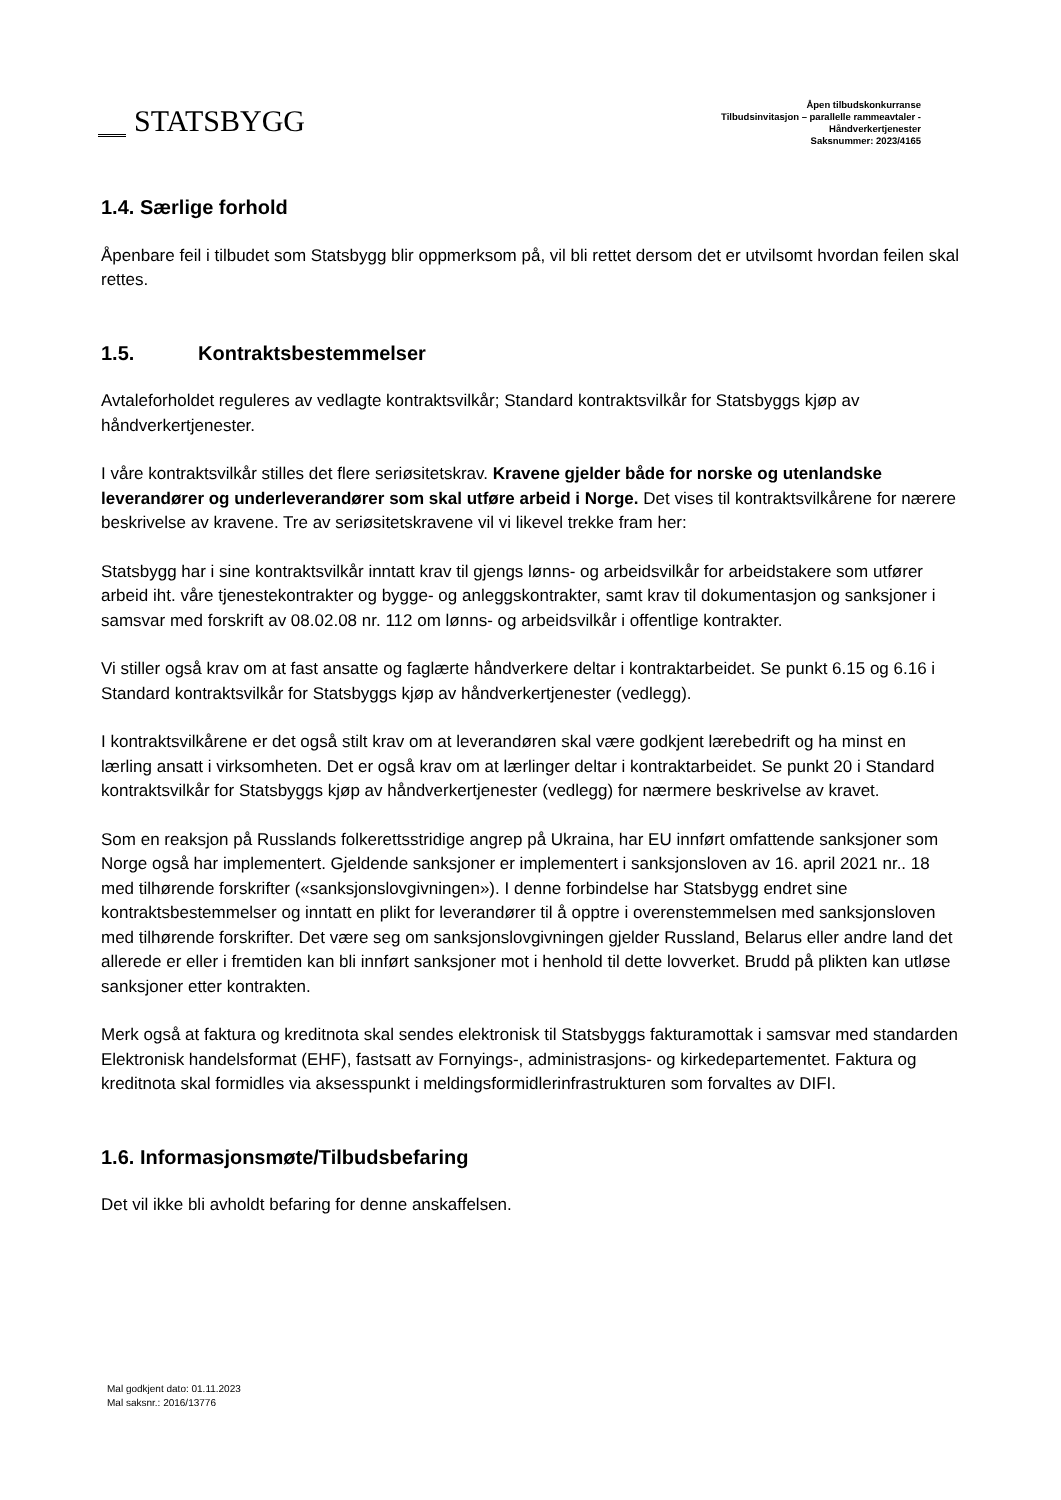STATSBYGG
Åpen tilbudskonkurranse
Tilbudsinvitasjon – parallelle rammeavtaler -
Håndverkertjenester
Saksnummer: 2023/4165
1.4. Særlige forhold
Åpenbare feil i tilbudet som Statsbygg blir oppmerksom på, vil bli rettet dersom det er utvilsomt hvordan feilen skal rettes.
1.5. Kontraktsbestemmelser
Avtaleforholdet reguleres av vedlagte kontraktsvilkår; Standard kontraktsvilkår for Statsbyggs kjøp av håndverkertjenester.
I våre kontraktsvilkår stilles det flere seriøsitetskrav. Kravene gjelder både for norske og utenlandske leverandører og underleverandører som skal utføre arbeid i Norge. Det vises til kontraktsvilkårene for nærere beskrivelse av kravene. Tre av seriøsitetskravene vil vi likevel trekke fram her:
Statsbygg har i sine kontraktsvilkår inntatt krav til gjengs lønns- og arbeidsvilkår for arbeidstakere som utfører arbeid iht. våre tjenestekontrakter og bygge- og anleggskontrakter, samt krav til dokumentasjon og sanksjoner i samsvar med forskrift av 08.02.08 nr. 112 om lønns- og arbeidsvilkår i offentlige kontrakter.
Vi stiller også krav om at fast ansatte og faglærte håndverkere deltar i kontraktarbeidet. Se punkt 6.15 og 6.16 i Standard kontraktsvilkår for Statsbyggs kjøp av håndverkertjenester (vedlegg).
I kontraktsvilkårene er det også stilt krav om at leverandøren skal være godkjent lærebedrift og ha minst en lærling ansatt i virksomheten. Det er også krav om at lærlinger deltar i kontraktarbeidet. Se punkt 20 i Standard kontraktsvilkår for Statsbyggs kjøp av håndverkertjenester (vedlegg) for nærmere beskrivelse av kravet.
Som en reaksjon på Russlands folkerettsstridige angrep på Ukraina, har EU innført omfattende sanksjoner som Norge også har implementert. Gjeldende sanksjoner er implementert i sanksjonsloven av 16. april 2021 nr.. 18 med tilhørende forskrifter («sanksjonslovgivningen»). I denne forbindelse har Statsbygg endret sine kontraktsbestemmelser og inntatt en plikt for leverandører til å opptre i overenstemmelsen med sanksjonsloven med tilhørende forskrifter. Det være seg om sanksjonslovgivningen gjelder Russland, Belarus eller andre land det allerede er eller i fremtiden kan bli innført sanksjoner mot i henhold til dette lovverket. Brudd på plikten kan utløse sanksjoner etter kontrakten.
Merk også at faktura og kreditnota skal sendes elektronisk til Statsbyggs fakturamottak i samsvar med standarden Elektronisk handelsformat (EHF), fastsatt av Fornyings-, administrasjons- og kirkedepartementet. Faktura og kreditnota skal formidles via aksesspunkt i meldingsformidlerinfrastrukturen som forvaltes av DIFI.
1.6. Informasjonsmøte/Tilbudsbefaring
Det vil ikke bli avholdt befaring for denne anskaffelsen.
Mal godkjent dato: 01.11.2023
Mal saksnr.: 2016/13776